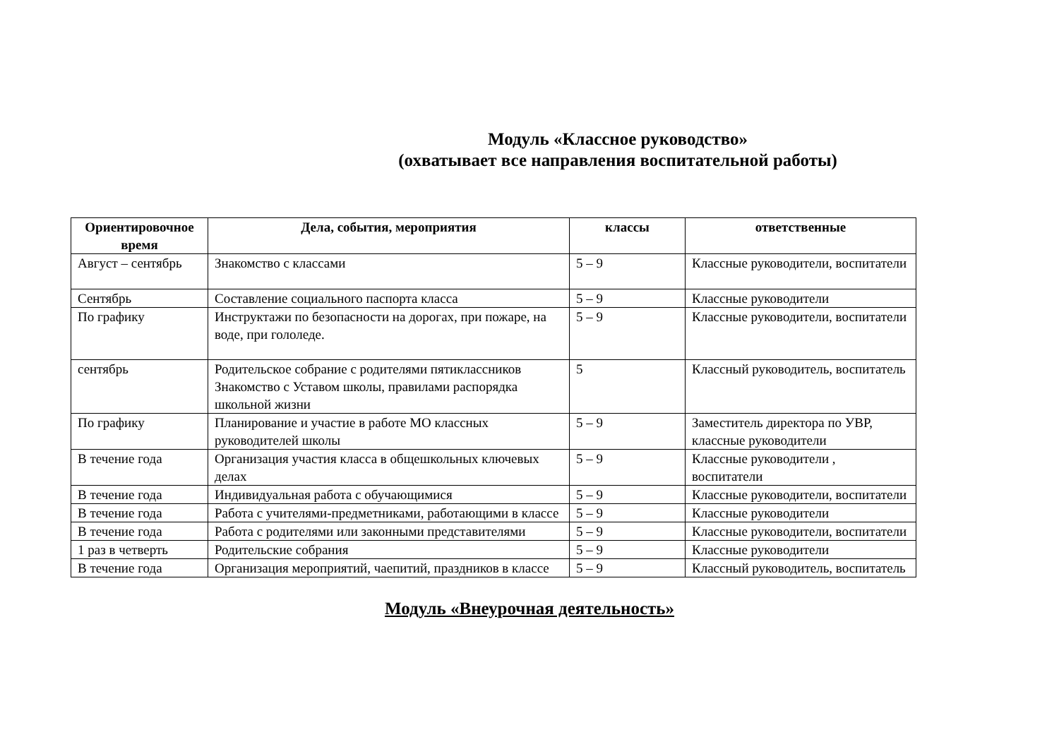Модуль «Классное руководство»
(охватывает все направления воспитательной работы)
| Ориентировочное время | Дела, события, мероприятия | классы | ответственные |
| --- | --- | --- | --- |
| Август – сентябрь | Знакомство с классами | 5 – 9 | Классные руководители, воспитатели |
| Сентябрь | Составление социального паспорта класса | 5 – 9 | Классные руководители |
| По графику | Инструктажи по безопасности на дорогах, при пожаре, на воде, при гололеде. | 5 – 9 | Классные руководители, воспитатели |
| сентябрь | Родительское собрание с родителями пятиклассников Знакомство с Уставом школы, правилами распорядка школьной жизни | 5 | Классный руководитель, воспитатель |
| По графику | Планирование и участие в работе МО классных руководителей школы | 5 – 9 | Заместитель директора по УВР, классные руководители |
| В течение года | Организация участия класса в общешкольных ключевых делах | 5 – 9 | Классные руководители , воспитатели |
| В течение года | Индивидуальная работа с обучающимися | 5 – 9 | Классные руководители, воспитатели |
| В течение года | Работа с учителями-предметниками, работающими в классе | 5 – 9 | Классные руководители |
| В течение года | Работа с родителями или законными представителями | 5 – 9 | Классные руководители, воспитатели |
| 1 раз в четверть | Родительские собрания | 5 – 9 | Классные руководители |
| В течение года | Организация мероприятий, чаепитий, праздников в классе | 5 – 9 | Классный руководитель, воспитатель |
Модуль «Внеурочная деятельность»